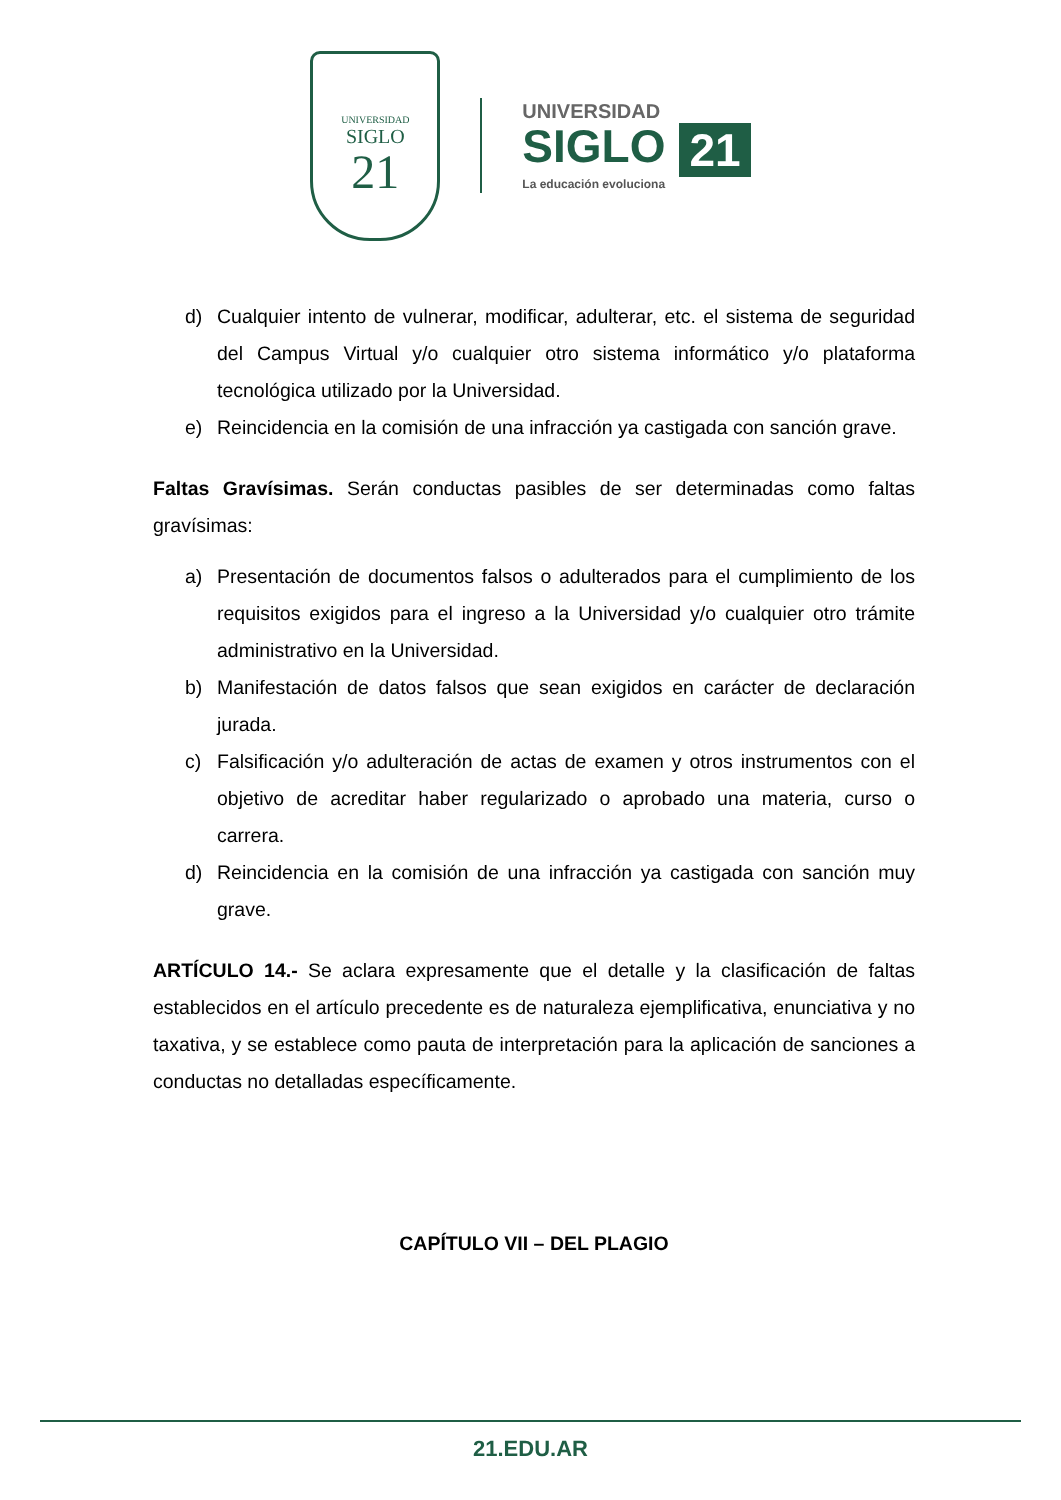UNIVERSIDAD
SIGLO
21
UNIVERSIDAD
SIGLO 21
La educación evoluciona
d) Cualquier intento de vulnerar, modificar, adulterar, etc. el sistema de seguridad del Campus Virtual y/o cualquier otro sistema informático y/o plataforma tecnológica utilizado por la Universidad.
e) Reincidencia en la comisión de una infracción ya castigada con sanción grave.
Faltas Gravísimas. Serán conductas pasibles de ser determinadas como faltas gravísimas:
a) Presentación de documentos falsos o adulterados para el cumplimiento de los requisitos exigidos para el ingreso a la Universidad y/o cualquier otro trámite administrativo en la Universidad.
b) Manifestación de datos falsos que sean exigidos en carácter de declaración jurada.
c) Falsificación y/o adulteración de actas de examen y otros instrumentos con el objetivo de acreditar haber regularizado o aprobado una materia, curso o carrera.
d) Reincidencia en la comisión de una infracción ya castigada con sanción muy grave.
ARTÍCULO 14.- Se aclara expresamente que el detalle y la clasificación de faltas establecidos en el artículo precedente es de naturaleza ejemplificativa, enunciativa y no taxativa, y se establece como pauta de interpretación para la aplicación de sanciones a conductas no detalladas específicamente.
CAPÍTULO VII – DEL PLAGIO
21.EDU.AR